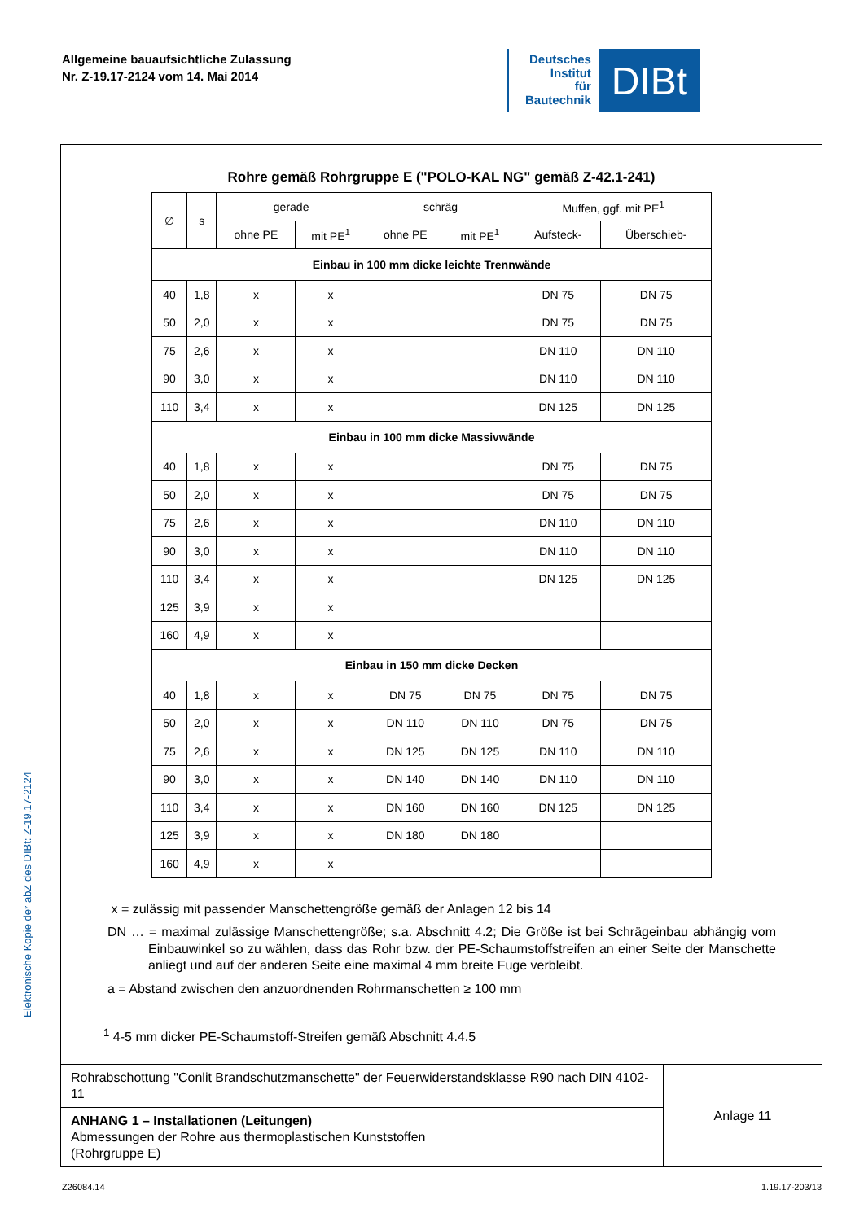Allgemeine bauaufsichtliche Zulassung
Nr. Z-19.17-2124 vom 14. Mai 2014
Deutsches
Institut
für
Bautechnik
DIBt
Elektronische Kopie der abZ des DIBt: Z-19.17-2124
Rohre gemäß Rohrgruppe E ("POLO-KAL NG" gemäß Z-42.1-241)
| ∅ | s | gerade | | schräg | | Muffen, ggf. mit PE<sup>1</sup> | |
| --- | --- | --- | --- | --- | --- | --- | --- |
| | | ohne PE | mit PE<sup>1</sup> | ohne PE | mit PE<sup>1</sup> | Aufsteck- | Überschieb- |
| Einbau in 100 mm dicke leichte Trennwände | | | | | | | |
| 40 | 1,8 | x | x | | | DN 75 | DN 75 |
| 50 | 2,0 | x | x | | | DN 75 | DN 75 |
| 75 | 2,6 | x | x | | | DN 110 | DN 110 |
| 90 | 3,0 | x | x | | | DN 110 | DN 110 |
| 110 | 3,4 | x | x | | | DN 125 | DN 125 |
| Einbau in 100 mm dicke Massivwände | | | | | | | |
| 40 | 1,8 | x | x | | | DN 75 | DN 75 |
| 50 | 2,0 | x | x | | | DN 75 | DN 75 |
| 75 | 2,6 | x | x | | | DN 110 | DN 110 |
| 90 | 3,0 | x | x | | | DN 110 | DN 110 |
| 110 | 3,4 | x | x | | | DN 125 | DN 125 |
| 125 | 3,9 | x | x | | | | |
| 160 | 4,9 | x | x | | | | |
| Einbau in 150 mm dicke Decken | | | | | | | |
| 40 | 1,8 | x | x | DN 75 | DN 75 | DN 75 | DN 75 |
| 50 | 2,0 | x | x | DN 110 | DN 110 | DN 75 | DN 75 |
| 75 | 2,6 | x | x | DN 125 | DN 125 | DN 110 | DN 110 |
| 90 | 3,0 | x | x | DN 140 | DN 140 | DN 110 | DN 110 |
| 110 | 3,4 | x | x | DN 160 | DN 160 | DN 125 | DN 125 |
| 125 | 3,9 | x | x | DN 180 | DN 180 | | |
| 160 | 4,9 | x | x | | | | |
x = zulässig mit passender Manschettengröße gemäß der Anlagen 12 bis 14
DN … = maximal zulässige Manschettengröße; s.a. Abschnitt 4.2; Die Größe ist bei Schrägeinbau abhängig vom Einbauwinkel so zu wählen, dass das Rohr bzw. der PE-Schaumstoffstreifen an einer Seite der Manschette anliegt und auf der anderen Seite eine maximal 4 mm breite Fuge verbleibt.
a = Abstand zwischen den anzuordnenden Rohrmanschetten ≥ 100 mm
<sup>1</sup> 4-5 mm dicker PE-Schaumstoff-Streifen gemäß Abschnitt 4.4.5
| Rohrabschottung "Conlit Brandschutzmanschette" der Feuerwiderstandsklasse R90 nach DIN 4102-11 | Anlage 11 |
| ANHANG 1 – Installationen (Leitungen) Abmessungen der Rohre aus thermoplastischen Kunststoffen (Rohrgruppe E) | |
Z26084.14 1.19.17-203/13